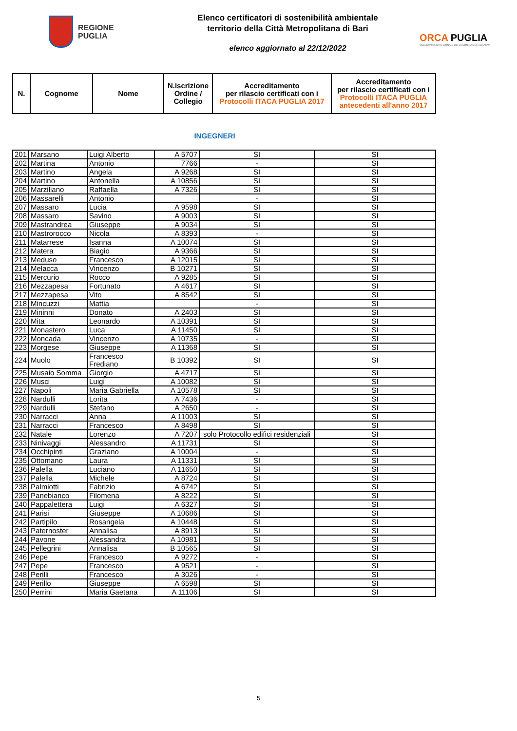REGIONE
PUGLIA
Elenco certificatori di sostenibilità ambientale
territorio della Città Metropolitana di Bari
elenco aggiornato al 22/12/2022
ORCA PUGLIA
OSSERVATORIO REGIONALE DELLA CONDIZIONE ABITATIVA
| N. | Cognome | Nome | N.iscrizione Ordine / Collegio | Accreditamento per rilascio certificati con i Protocolli ITACA PUGLIA 2017 | Accreditamento per rilascio certificati con i Protocolli ITACA PUGLIA antecedenti all'anno 2017 |
| --- | --- | --- | --- | --- | --- |
INGEGNERI
| 201 | Marsano | Luigi Alberto | A 5707 | SI | SI |
| 202 | Martina | Antonio | 7766 | - | SI |
| 203 | Martino | Angela | A 9268 | SI | SI |
| 204 | Martino | Antonella | A 10856 | SI | SI |
| 205 | Marziliano | Raffaella | A 7326 | SI | SI |
| 206 | Massarelli | Antonio | | - | SI |
| 207 | Massaro | Lucia | A 9598 | SI | SI |
| 208 | Massaro | Savino | A 9003 | SI | SI |
| 209 | Mastrandrea | Giuseppe | A 9034 | SI | SI |
| 210 | Mastrorocco | Nicola | A 8393 | - | SI |
| 211 | Matarrese | Isanna | A 10074 | SI | SI |
| 212 | Matera | Biagio | A 9366 | SI | SI |
| 213 | Meduso | Francesco | A 12015 | SI | SI |
| 214 | Melacca | Vincenzo | B 10271 | SI | SI |
| 215 | Mercurio | Rocco | A 9285 | SI | SI |
| 216 | Mezzapesa | Fortunato | A 4617 | SI | SI |
| 217 | Mezzapesa | Vito | A 8542 | SI | SI |
| 218 | Mincuzzi | Mattia | | - | SI |
| 219 | Mininni | Donato | A 2403 | SI | SI |
| 220 | Mita | Leonardo | A 10391 | SI | SI |
| 221 | Monastero | Luca | A 11450 | SI | SI |
| 222 | Moncada | Vincenzo | A 10735 | - | SI |
| 223 | Morgese | Giuseppe | A 11368 | SI | SI |
| 224 | Muolo | Francesco Frediano | B 10392 | SI | SI |
| 225 | Musaio Somma | Giorgio | A 4717 | SI | SI |
| 226 | Musci | Luigi | A 10082 | SI | SI |
| 227 | Napoli | Maria Gabriella | A 10578 | SI | SI |
| 228 | Nardulli | Lorita | A 7436 | - | SI |
| 229 | Nardulli | Stefano | A 2650 | - | SI |
| 230 | Narracci | Anna | A 11003 | SI | SI |
| 231 | Narracci | Francesco | A 8498 | SI | SI |
| 232 | Natale | Lorenzo | A 7207 | solo Protocollo edifici residenziali | SI |
| 233 | Ninivaggi | Alessandro | A 11731 | SI | SI |
| 234 | Occhipinti | Graziano | A 10004 | - | SI |
| 235 | Ottomano | Laura | A 11331 | SI | SI |
| 236 | Palella | Luciano | A 11650 | SI | SI |
| 237 | Palella | Michele | A 8724 | SI | SI |
| 238 | Palmiotti | Fabrizio | A 6742 | SI | SI |
| 239 | Panebianco | Filomena | A 8222 | SI | SI |
| 240 | Pappalettera | Luigi | A 6327 | SI | SI |
| 241 | Parisi | Giuseppe | A 10686 | SI | SI |
| 242 | Partipilo | Rosangela | A 10448 | SI | SI |
| 243 | Paternoster | Annalisa | A 8913 | SI | SI |
| 244 | Pavone | Alessandra | A 10981 | SI | SI |
| 245 | Pellegrini | Annalisa | B 10565 | SI | SI |
| 246 | Pepe | Francesco | A 9272 | - | SI |
| 247 | Pepe | Francesco | A 9521 | - | SI |
| 248 | Perilli | Francesco | A 3026 | - | SI |
| 249 | Perillo | Giuseppe | A 6598 | SI | SI |
| 250 | Perrini | Maria Gaetana | A 11106 | SI | SI |
5